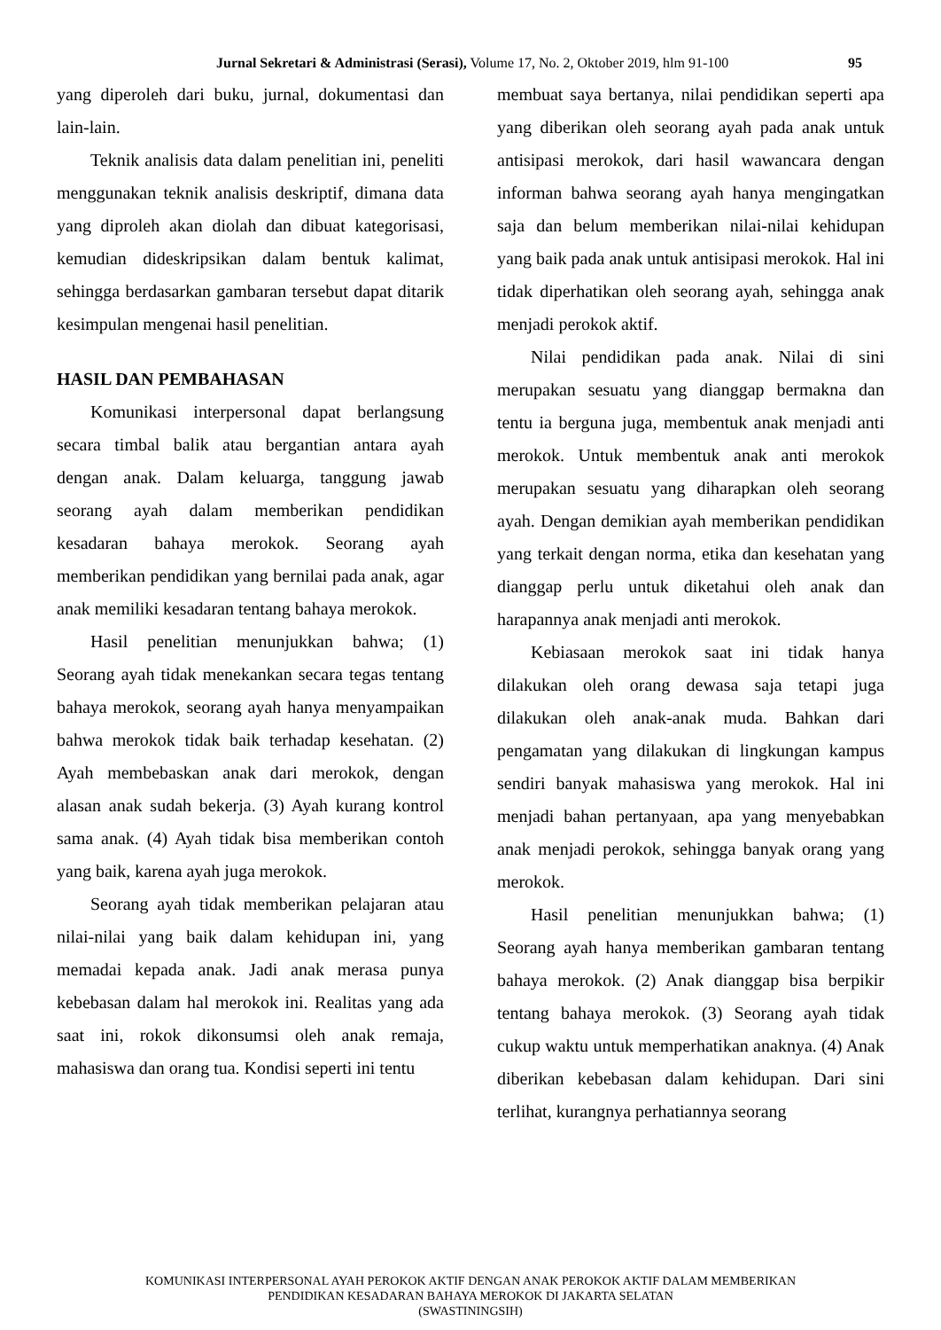Jurnal Sekretari & Administrasi (Serasi), Volume 17, No. 2, Oktober 2019, hlm 91-100 95
yang diperoleh dari buku, jurnal, dokumentasi dan lain-lain.
Teknik analisis data dalam penelitian ini, peneliti menggunakan teknik analisis deskriptif, dimana data yang diproleh akan diolah dan dibuat kategorisasi, kemudian dideskripsikan dalam bentuk kalimat, sehingga berdasarkan gambaran tersebut dapat ditarik kesimpulan mengenai hasil penelitian.
HASIL DAN PEMBAHASAN
Komunikasi interpersonal dapat berlangsung secara timbal balik atau bergantian antara ayah dengan anak. Dalam keluarga, tanggung jawab seorang ayah dalam memberikan pendidikan kesadaran bahaya merokok. Seorang ayah memberikan pendidikan yang bernilai pada anak, agar anak memiliki kesadaran tentang bahaya merokok.
Hasil penelitian menunjukkan bahwa; (1) Seorang ayah tidak menekankan secara tegas tentang bahaya merokok, seorang ayah hanya menyampaikan bahwa merokok tidak baik terhadap kesehatan. (2) Ayah membebaskan anak dari merokok, dengan alasan anak sudah bekerja. (3) Ayah kurang kontrol sama anak. (4) Ayah tidak bisa memberikan contoh yang baik, karena ayah juga merokok.
Seorang ayah tidak memberikan pelajaran atau nilai-nilai yang baik dalam kehidupan ini, yang memadai kepada anak. Jadi anak merasa punya kebebasan dalam hal merokok ini. Realitas yang ada saat ini, rokok dikonsumsi oleh anak remaja, mahasiswa dan orang tua. Kondisi seperti ini tentu
membuat saya bertanya, nilai pendidikan seperti apa yang diberikan oleh seorang ayah pada anak untuk antisipasi merokok, dari hasil wawancara dengan informan bahwa seorang ayah hanya mengingatkan saja dan belum memberikan nilai-nilai kehidupan yang baik pada anak untuk antisipasi merokok. Hal ini tidak diperhatikan oleh seorang ayah, sehingga anak menjadi perokok aktif.
Nilai pendidikan pada anak. Nilai di sini merupakan sesuatu yang dianggap bermakna dan tentu ia berguna juga, membentuk anak menjadi anti merokok. Untuk membentuk anak anti merokok merupakan sesuatu yang diharapkan oleh seorang ayah. Dengan demikian ayah memberikan pendidikan yang terkait dengan norma, etika dan kesehatan yang dianggap perlu untuk diketahui oleh anak dan harapannya anak menjadi anti merokok.
Kebiasaan merokok saat ini tidak hanya dilakukan oleh orang dewasa saja tetapi juga dilakukan oleh anak-anak muda. Bahkan dari pengamatan yang dilakukan di lingkungan kampus sendiri banyak mahasiswa yang merokok. Hal ini menjadi bahan pertanyaan, apa yang menyebabkan anak menjadi perokok, sehingga banyak orang yang merokok.
Hasil penelitian menunjukkan bahwa; (1) Seorang ayah hanya memberikan gambaran tentang bahaya merokok. (2) Anak dianggap bisa berpikir tentang bahaya merokok. (3) Seorang ayah tidak cukup waktu untuk memperhatikan anaknya. (4) Anak diberikan kebebasan dalam kehidupan. Dari sini terlihat, kurangnya perhatiannya seorang
KOMUNIKASI INTERPERSONAL AYAH PEROKOK AKTIF DENGAN ANAK PEROKOK AKTIF DALAM MEMBERIKAN
PENDIDIKAN KESADARAN BAHAYA MEROKOK DI JAKARTA SELATAN
(SWASTININGSIH)